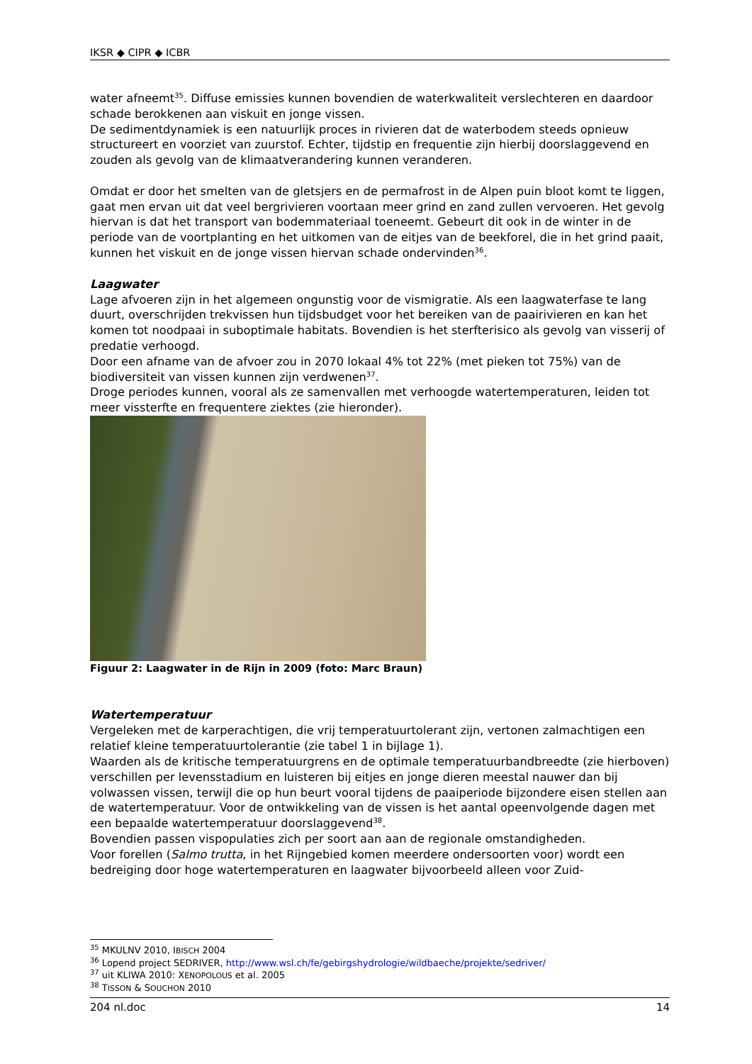IKSR ◆ CIPR ◆ ICBR
water afneemt<sup>35</sup>. Diffuse emissies kunnen bovendien de waterkwaliteit verslechteren en daardoor schade berokkenen aan viskuit en jonge vissen.
De sedimentdynamiek is een natuurlijk proces in rivieren dat de waterbodem steeds opnieuw structureert en voorziet van zuurstof. Echter, tijdstip en frequentie zijn hierbij doorslaggevend en zouden als gevolg van de klimaatverandering kunnen veranderen.
Omdat er door het smelten van de gletsjers en de permafrost in de Alpen puin bloot komt te liggen, gaat men ervan uit dat veel bergrivieren voortaan meer grind en zand zullen vervoeren. Het gevolg hiervan is dat het transport van bodemmateriaal toeneemt. Gebeurt dit ook in de winter in de periode van de voortplanting en het uitkomen van de eitjes van de beekforel, die in het grind paait, kunnen het viskuit en de jonge vissen hiervan schade ondervinden<sup>36</sup>.
Laagwater
Lage afvoeren zijn in het algemeen ongunstig voor de vismigratie. Als een laagwaterfase te lang duurt, overschrijden trekvissen hun tijdsbudget voor het bereiken van de paairivieren en kan het komen tot noodpaai in suboptimale habitats. Bovendien is het sterfterisico als gevolg van visserij of predatie verhoogd.
Door een afname van de afvoer zou in 2070 lokaal 4% tot 22% (met pieken tot 75%) van de biodiversiteit van vissen kunnen zijn verdwenen<sup>37</sup>.
Droge periodes kunnen, vooral als ze samenvallen met verhoogde watertemperaturen, leiden tot meer vissterfte en frequentere ziektes (zie hieronder).
Figuur 2: Laagwater in de Rijn in 2009 (foto: Marc Braun)
Watertemperatuur
Vergeleken met de karperachtigen, die vrij temperatuurtolerant zijn, vertonen zalmachtigen een relatief kleine temperatuurtolerantie (zie tabel 1 in bijlage 1).
Waarden als de kritische temperatuurgrens en de optimale temperatuurbandbreedte (zie hierboven) verschillen per levensstadium en luisteren bij eitjes en jonge dieren meestal nauwer dan bij volwassen vissen, terwijl die op hun beurt vooral tijdens de paaiperiode bijzondere eisen stellen aan de watertemperatuur. Voor de ontwikkeling van de vissen is het aantal opeenvolgende dagen met een bepaalde watertemperatuur doorslaggevend<sup>38</sup>.
Bovendien passen vispopulaties zich per soort aan aan de regionale omstandigheden.
Voor forellen (Salmo trutta, in het Rijngebied komen meerdere ondersoorten voor) wordt een bedreiging door hoge watertemperaturen en laagwater bijvoorbeeld alleen voor Zuid-
<sup>35</sup> MKULNV 2010, IBISCH 2004
<sup>36</sup> Lopend project SEDRIVER, http://www.wsl.ch/fe/gebirgshydrologie/wildbaeche/projekte/sedriver/
<sup>37</sup> uit KLIWA 2010: XENOPOLOUS et al. 2005
<sup>38</sup> TISSON & SOUCHON 2010
204 nl.doc 14